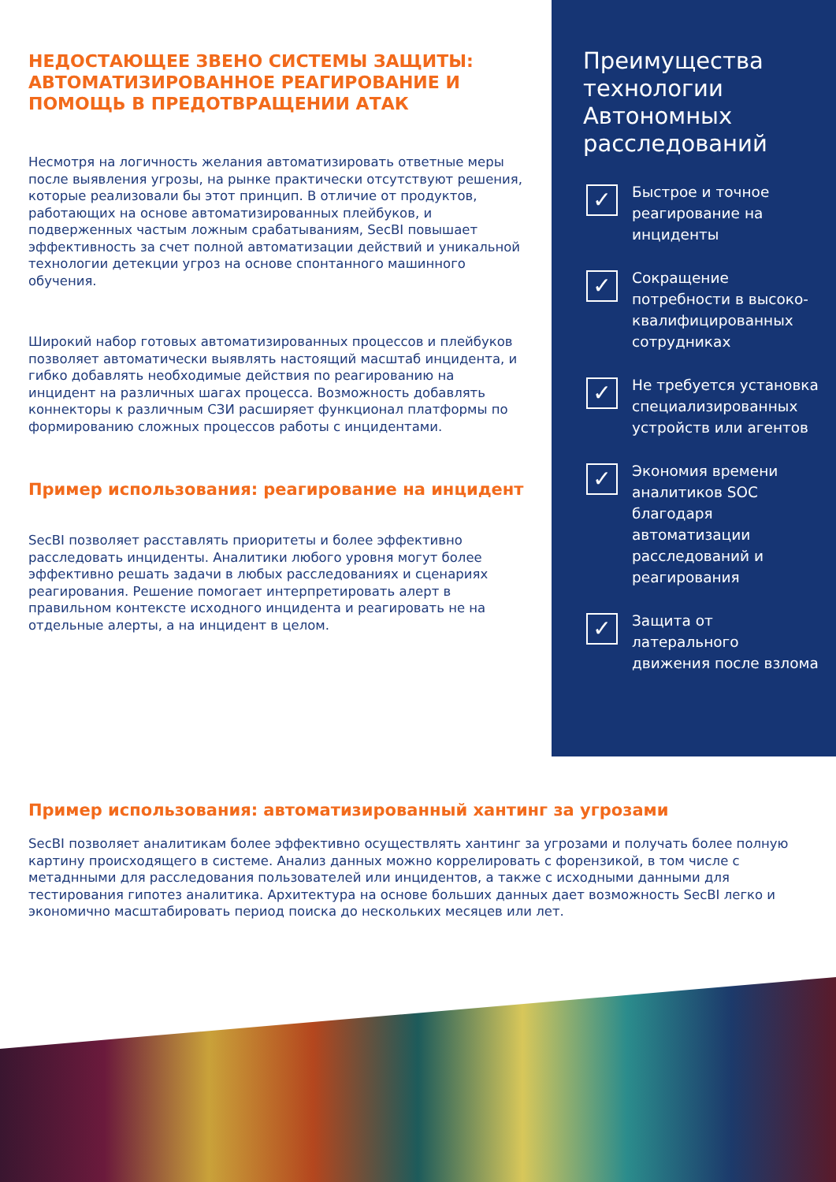НЕДОСТАЮЩЕЕ ЗВЕНО СИСТЕМЫ ЗАЩИТЫ: АВТОМАТИЗИРОВАННОЕ РЕАГИРОВАНИЕ И ПОМОЩЬ В ПРЕДОТВРАЩЕНИИ АТАК
Несмотря на логичность желания автоматизировать ответные меры после выявления угрозы, на рынке практически отсутствуют решения, которые реализовали бы этот принцип. В отличие от продуктов, работающих на основе автоматизированных плейбуков, и подверженных частым ложным срабатываниям, SecBI повышает эффективность за счет полной автоматизации действий и уникальной технологии детекции угроз на основе спонтанного машинного обучения.
Широкий набор готовых автоматизированных процессов и плейбуков позволяет автоматически выявлять настоящий масштаб инцидента, и гибко добавлять необходимые действия по реагированию на инцидент на различных шагах процесса. Возможность добавлять коннекторы к различным СЗИ расширяет функционал платформы по формированию сложных процессов работы с инцидентами.
Пример использования: реагирование на инцидент
SecBI позволяет расставлять приоритеты и более эффективно расследовать инциденты. Аналитики любого уровня могут более эффективно решать задачи в любых расследованиях и сценариях реагирования. Решение помогает интерпретировать алерт в правильном контексте исходного инцидента и реагировать не на отдельные алерты, а на инцидент в целом.
Преимущества технологии Автономных расследований
✓
Быстрое и точное реагирование на инциденты
✓
Сокращение потребности в высоко-квалифицированных сотрудниках
✓
Не требуется установка специализированных устройств или агентов
✓
Экономия времени аналитиков SOC благодаря автоматизации расследований и реагирования
✓
Защита от латерального движения после взлома
Пример использования: автоматизированный хантинг за угрозами
SecBI позволяет аналитикам более эффективно осуществлять хантинг за угрозами и получать более полную картину происходящего в системе. Анализ данных можно коррелировать с форензикой, в том числе с метаднными для расследования пользователей или инцидентов, а также с исходными данными для тестирования гипотез аналитика. Архитектура на основе больших данных дает возможность SecBI легко и экономично масштабировать период поиска до нескольких месяцев или лет.